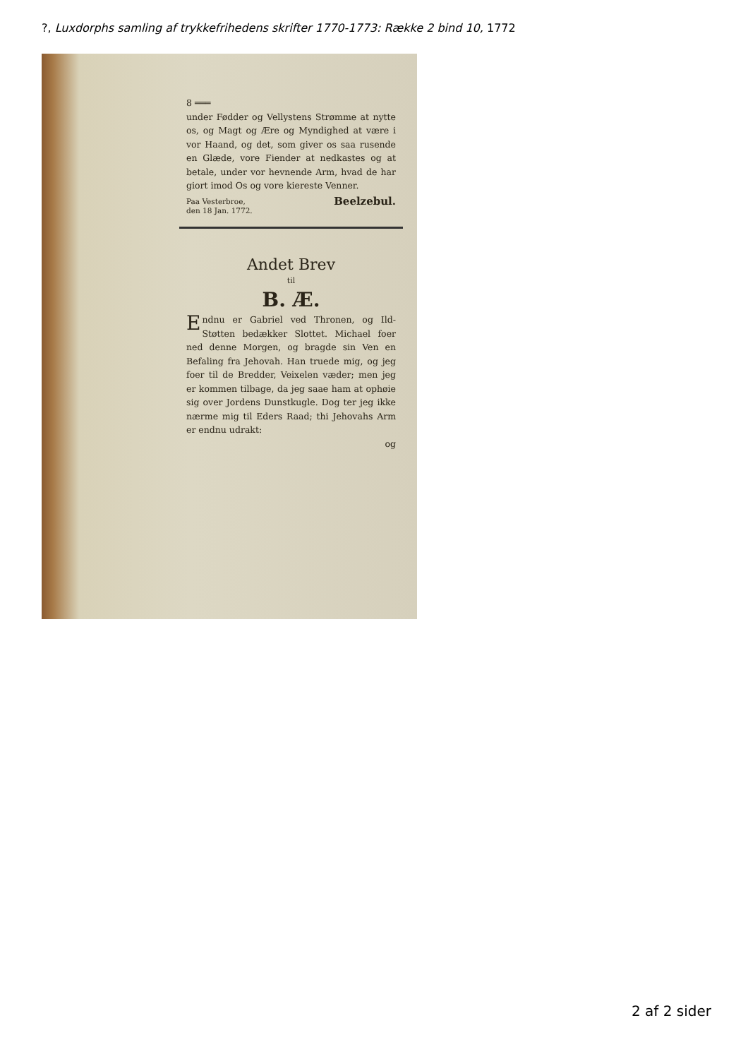?, Luxdorphs samling af trykkefrihedens skrifter 1770-1773: Række 2 bind 10, 1772
8 ═══
under Fødder og Vellystens Strømme at nytte os, og Magt og Ære og Myndighed at være i vor Haand, og det, som giver os saa rusende en Glæde, vore Fiender at nedkastes og at betale, under vor hevnende Arm, hvad de har giort imod Os og vore kiereste Venner.
Paa Vesterbroe,
den 18 Jan. 1772. Beelzebul.
Andet Brev
til
B. Æ.
Endnu er Gabriel ved Thronen, og Ild-Støtten bedækker Slottet. Michael foer ned denne Morgen, og bragde sin Ven en Befaling fra Jehovah. Han truede mig, og jeg foer til de Bredder, Veixelen væder; men jeg er kommen tilbage, da jeg saae ham at ophøie sig over Jordens Dunstkugle. Dog ter jeg ikke nærme mig til Eders Raad; thi Jehovahs Arm er endnu udrakt:
og
2 af 2 sider